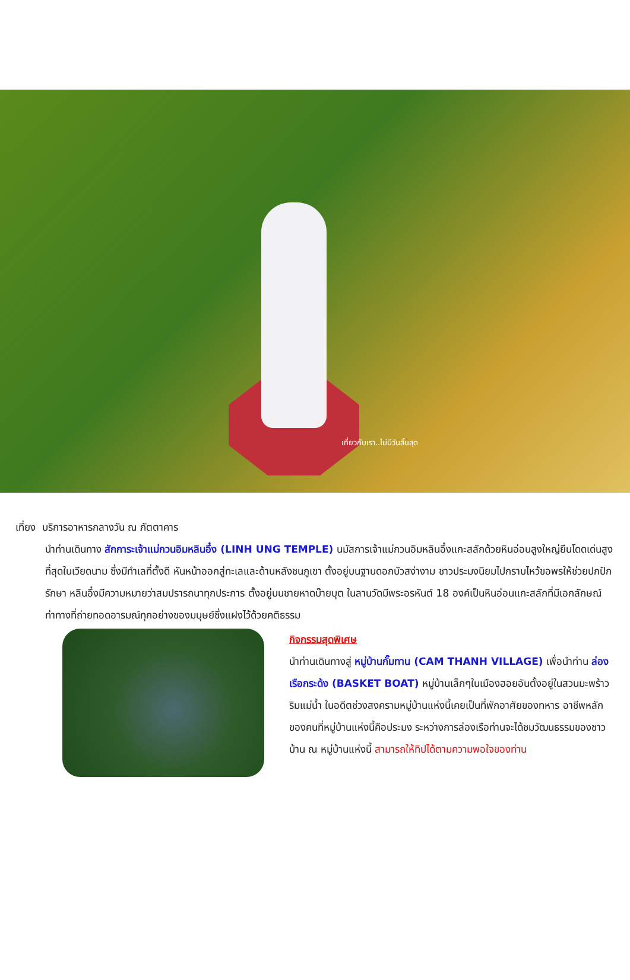เที่ยวกับเรา..ไม่มีวันสิ้นสุด
เที่ยง บริการอาหารกลางวัน ณ ภัตตาคาร
นำท่านเดินทาง สักการะเจ้าแม่กวนอิมหลินอึ๋ง (LINH UNG TEMPLE) นมัสการเจ้าแม่กวนอิมหลินอึ๋งแกะสลักด้วยหินอ่อนสูงใหญ่ยืนโดดเด่นสูงที่สุดในเวียดนาม ซึ่งมีทำเลที่ตั้งดี หันหน้าออกสู่ทะเลและด้านหลังชนภูเขา ตั้งอยู่บนฐานดอกบัวสง่างาม ชาวประมงนิยมไปกราบไหว้ขอพรให้ช่วยปกปักรักษา หลินอึ๋งมีความหมายว่าสมปรารถนาทุกประการ ตั้งอยู่บนชายหาดบ๊ายบุต ในลานวัดมีพระอรหันต์ 18 องค์เป็นหินอ่อนแกะสลักที่มีเอกลักษณ์ท่าทางที่ถ่ายทอดอารมณ์ทุกอย่างของมนุษย์ซึ่งแฝงไว้ด้วยคติธรรม
กิจกรรมสุดพิเศษ
นำท่านเดินทางสู่ หมู่บ้านกั๊มทาน (CAM THANH VILLAGE) เพื่อนำท่าน ล่องเรือกระด้ง (BASKET BOAT) หมู่บ้านเล็กๆในเมืองฮอยอันตั้งอยู่ในสวนมะพร้าวริมแม่น้ำ ในอดีตช่วงสงครามหมู่บ้านแห่งนี้เคยเป็นที่พักอาศัยของทหาร อาชีพหลักของคนที่หมู่บ้านแห่งนี้คือประมง ระหว่างการล่องเรือท่านจะได้ชมวัฒนธรรมของชาวบ้าน ณ หมู่บ้านแห่งนี้ สามารถให้ทิปได้ตามความพอใจของท่าน